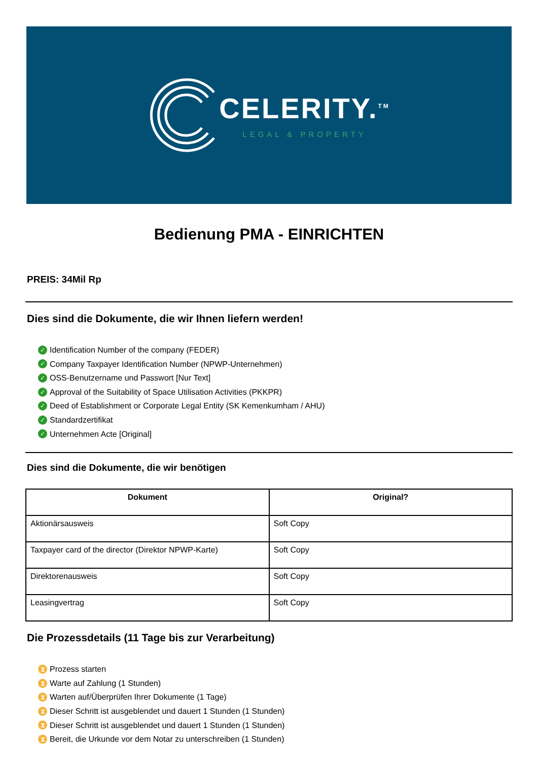CELERITY.<sup>TM</sup>
LEGAL & PROPERTY
Bedienung PMA - EINRICHTEN
PREIS: 34Mil Rp
Dies sind die Dokumente, die wir Ihnen liefern werden!
✓ Identification Number of the company (FEDER)
✓ Company Taxpayer Identification Number (NPWP-Unternehmen)
✓ OSS-Benutzername und Passwort [Nur Text]
✓ Approval of the Suitability of Space Utilisation Activities (PKKPR)
✓ Deed of Establishment or Corporate Legal Entity (SK Kemenkumham / AHU)
✓ Standardzertifikat
✓ Unternehmen Acte [Original]
Dies sind die Dokumente, die wir benötigen
| Dokument | Original? |
| --- | --- |
| Aktionärsausweis | Soft Copy |
| Taxpayer card of the director (Direktor NPWP-Karte) | Soft Copy |
| Direktorenausweis | Soft Copy |
| Leasingvertrag | Soft Copy |
Die Prozessdetails (11 Tage bis zur Verarbeitung)
⧗ Prozess starten
⧗ Warte auf Zahlung (1 Stunden)
⧗ Warten auf/Überprüfen Ihrer Dokumente (1 Tage)
⧗ Dieser Schritt ist ausgeblendet und dauert 1 Stunden (1 Stunden)
⧗ Dieser Schritt ist ausgeblendet und dauert 1 Stunden (1 Stunden)
⧗ Bereit, die Urkunde vor dem Notar zu unterschreiben (1 Stunden)